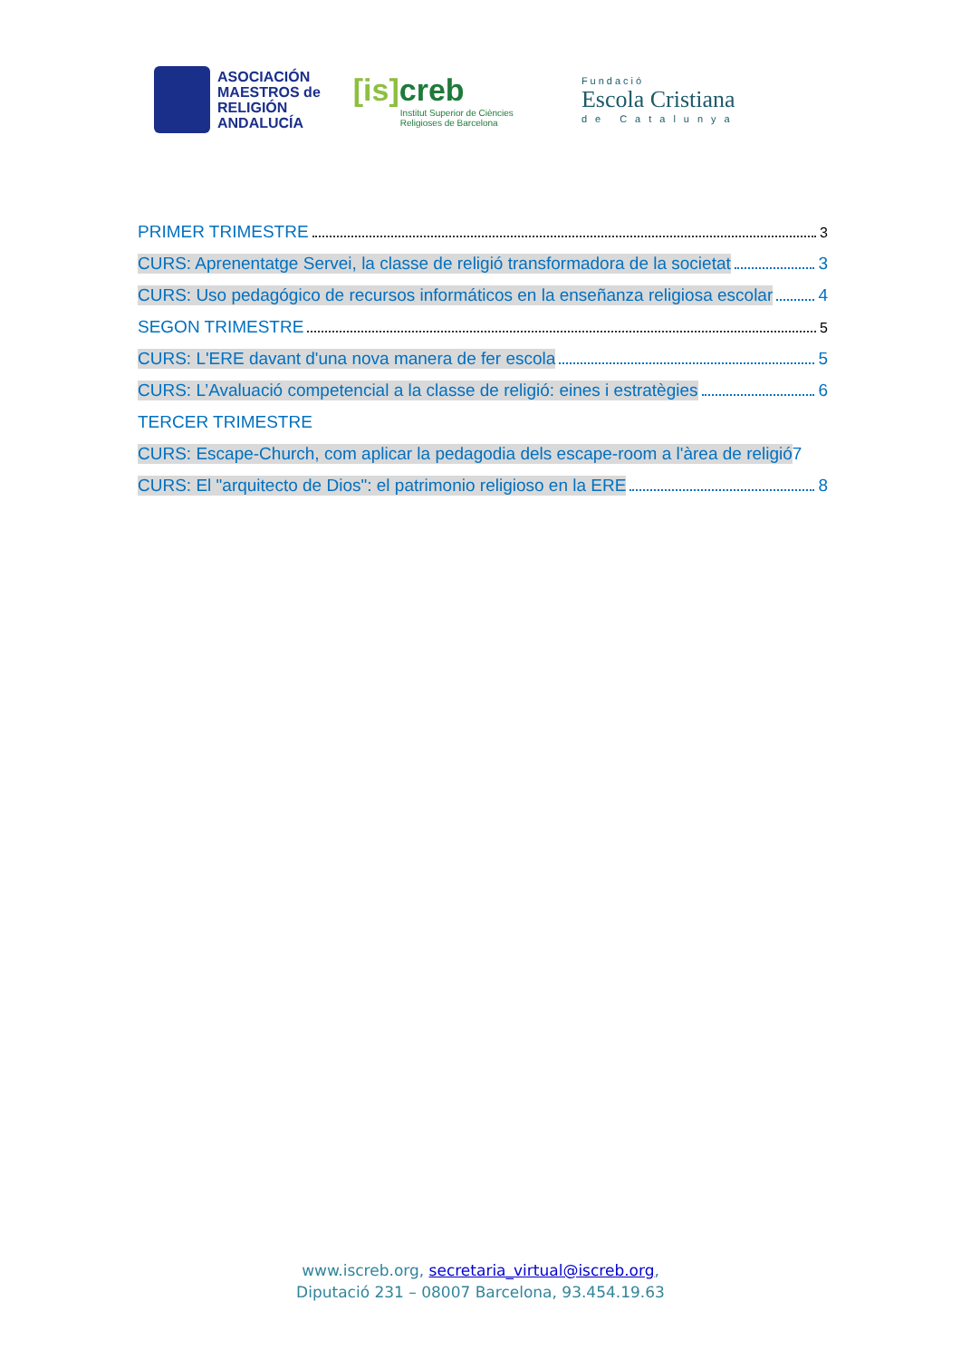ASOCIACIÓN
MAESTROS de
RELIGIÓN
ANDALUCÍA
[is] creb
Institut Superior de Ciències
Religioses de Barcelona
Fundació
Escola Cristiana
de Catalunya
PRIMER TRIMESTRE 3
CURS: Aprenentatge Servei, la classe de religió transformadora de la societat 3
CURS: Uso pedagógico de recursos informáticos en la enseñanza religiosa escolar 4
SEGON TRIMESTRE 5
CURS: L'ERE davant d'una nova manera de fer escola 5
CURS: L’Avaluació competencial a la classe de religió: eines i estratègies 6
TERCER TRIMESTRE
CURS: Escape-Church, com aplicar la pedagodia dels escape-room a l'àrea de religió 7
CURS: El "arquitecto de Dios": el patrimonio religioso en la ERE 8
www.iscreb.org, secretaria_virtual@iscreb.org,
Diputació 231 – 08007 Barcelona, 93.454.19.63